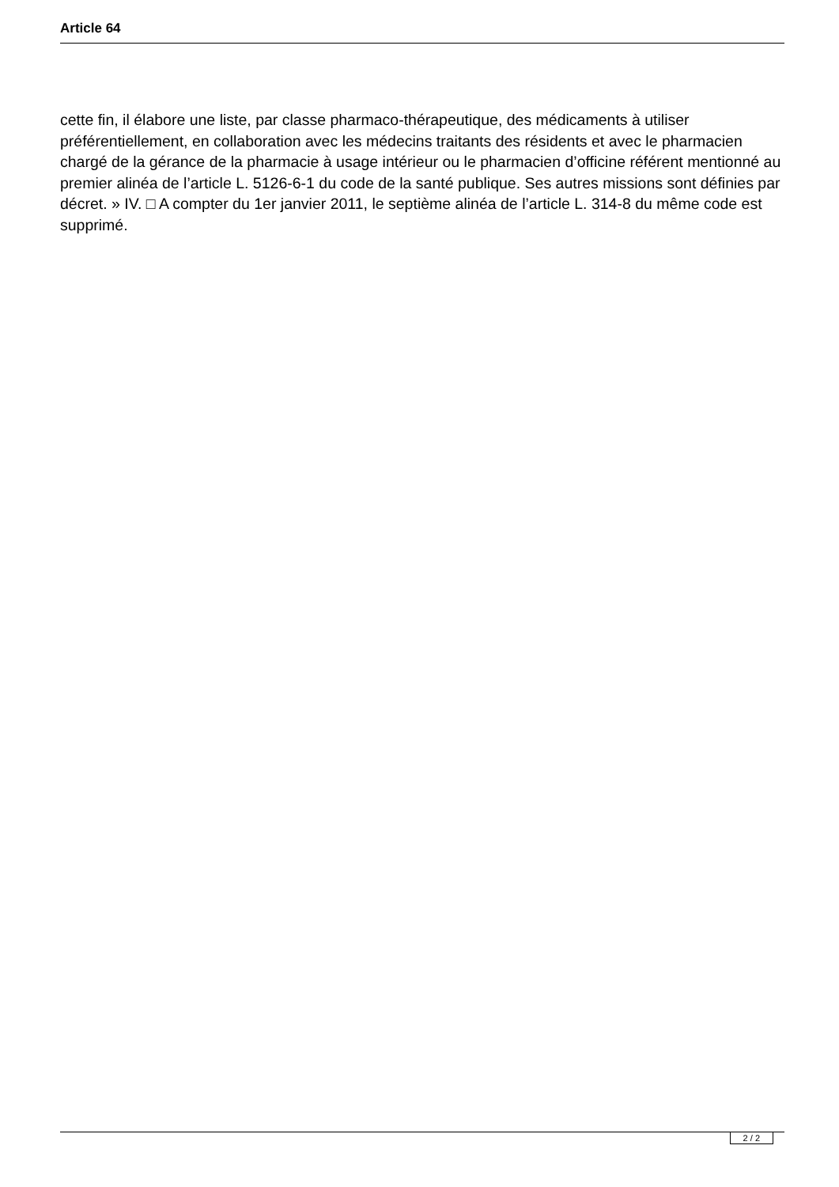Article 64
cette fin, il élabore une liste, par classe pharmaco-thérapeutique, des médicaments à utiliser préférentiellement, en collaboration avec les médecins traitants des résidents et avec le pharmacien chargé de la gérance de la pharmacie à usage intérieur ou le pharmacien d’officine référent mentionné au premier alinéa de l’article L. 5126-6-1 du code de la santé publique. Ses autres missions sont définies par décret. » IV. □ A compter du 1er janvier 2011, le septième alinéa de l’article L. 314-8 du même code est supprimé.
2 / 2